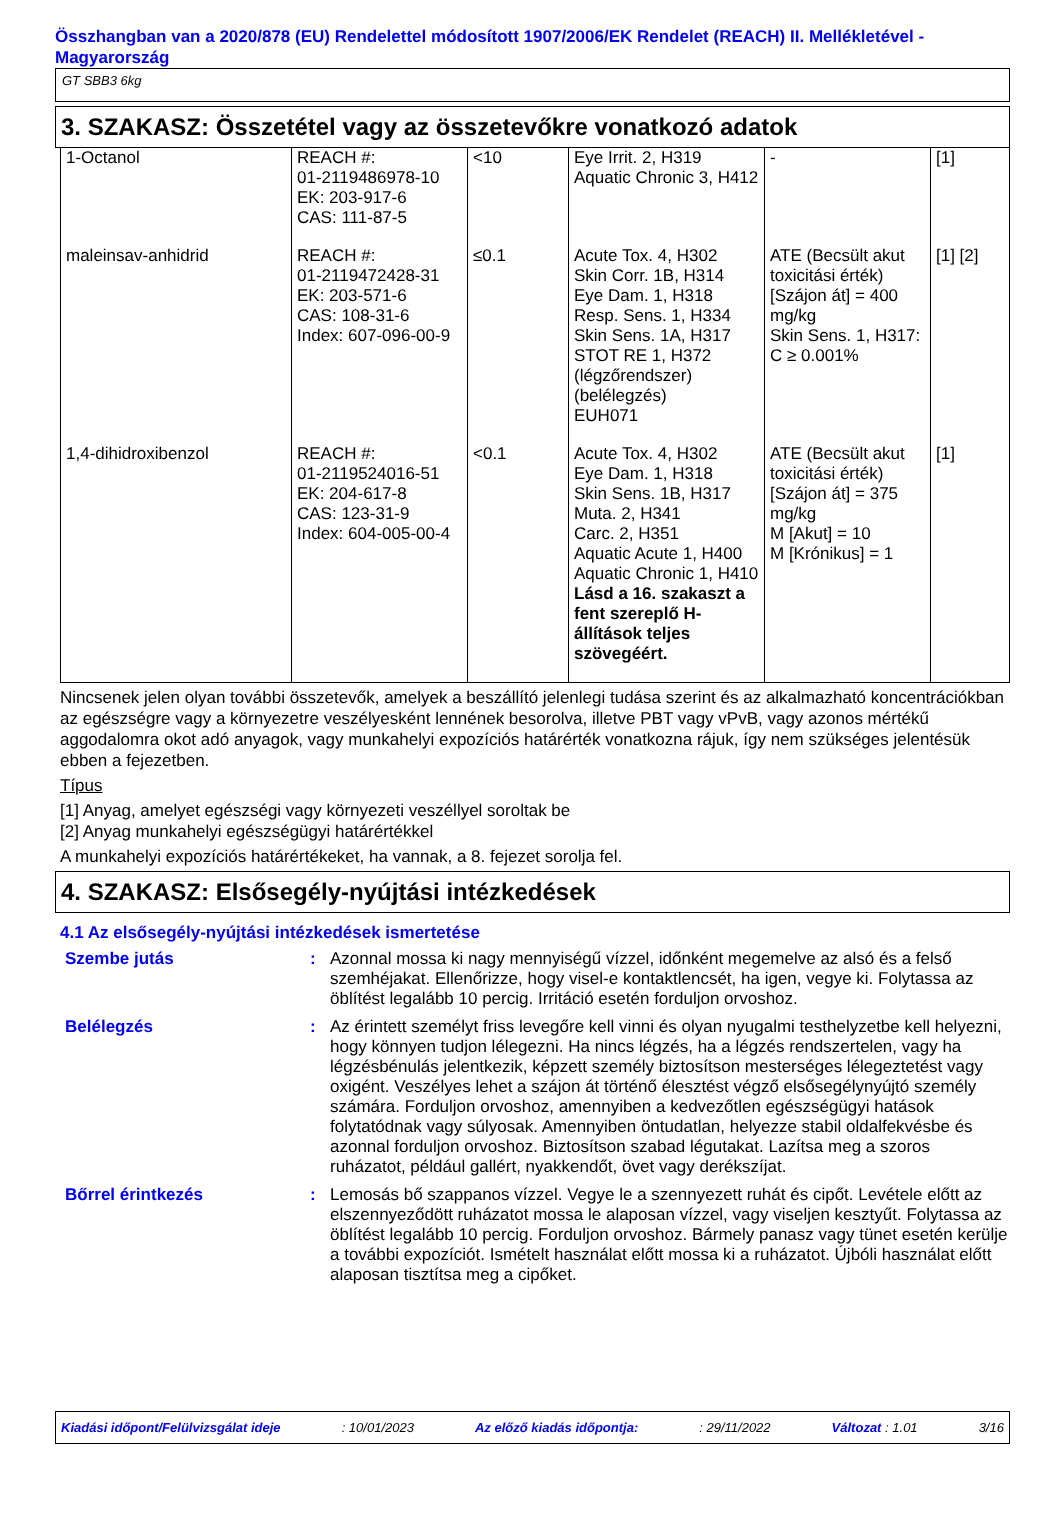Összhangban van a 2020/878 (EU) Rendelettel módosított 1907/2006/EK Rendelet (REACH) II. Mellékletével - Magyarország
GT SBB3 6kg
3. SZAKASZ: Összetétel vagy az összetevőkre vonatkozó adatok
| 1-Octanol | REACH #: 01-2119486978-10 EK: 203-917-6 CAS: 111-87-5 | <10 | Eye Irrit. 2, H319 Aquatic Chronic 3, H412 | - | [1] |
| maleinsav-anhidrid | REACH #: 01-2119472428-31 EK: 203-571-6 CAS: 108-31-6 Index: 607-096-00-9 | ≤0.1 | Acute Tox. 4, H302 Skin Corr. 1B, H314 Eye Dam. 1, H318 Resp. Sens. 1, H334 Skin Sens. 1A, H317 STOT RE 1, H372 (légzőrendszer) (belélegzés) EUH071 | ATE (Becsült akut toxicitási érték) [Szájon át] = 400 mg/kg Skin Sens. 1, H317: C ≥ 0.001% | [1] [2] |
| 1,4-dihidroxibenzol | REACH #: 01-2119524016-51 EK: 204-617-8 CAS: 123-31-9 Index: 604-005-00-4 | <0.1 | Acute Tox. 4, H302 Eye Dam. 1, H318 Skin Sens. 1B, H317 Muta. 2, H341 Carc. 2, H351 Aquatic Acute 1, H400 Aquatic Chronic 1, H410 Lásd a 16. szakaszt a fent szereplő H-állítások teljes szövegéért. | ATE (Becsült akut toxicitási érték) [Szájon át] = 375 mg/kg M [Akut] = 10 M [Krónikus] = 1 | [1] |
Nincsenek jelen olyan további összetevők, amelyek a beszállító jelenlegi tudása szerint és az alkalmazható koncentrációkban az egészségre vagy a környezetre veszélyesként lennének besorolva, illetve PBT vagy vPvB, vagy azonos mértékű aggodalomra okot adó anyagok, vagy munkahelyi expozíciós határérték vonatkozna rájuk, így nem szükséges jelentésük ebben a fejezetben.
Típus
[1] Anyag, amelyet egészségi vagy környezeti veszéllyel soroltak be
[2] Anyag munkahelyi egészségügyi határértékkel
A munkahelyi expozíciós határértékeket, ha vannak, a 8. fejezet sorolja fel.
4. SZAKASZ: Elsősegély-nyújtási intézkedések
4.1 Az elsősegély-nyújtási intézkedések ismertetése
| Szembe jutás | : | Azonnal mossa ki nagy mennyiségű vízzel, időnként megemelve az alsó és a felső szemhéjakat. Ellenőrizze, hogy visel-e kontaktlencsét, ha igen, vegye ki. Folytassa az öblítést legalább 10 percig. Irritáció esetén forduljon orvoshoz. |
| Belélegzés | : | Az érintett személyt friss levegőre kell vinni és olyan nyugalmi testhelyzetbe kell helyezni, hogy könnyen tudjon lélegezni. Ha nincs légzés, ha a légzés rendszertelen, vagy ha légzésbénulás jelentkezik, képzett személy biztosítson mesterséges lélegeztetést vagy oxigént. Veszélyes lehet a szájon át történő élesztést végző elsősegélynyújtó személy számára. Forduljon orvoshoz, amennyiben a kedvezőtlen egészségügyi hatások folytatódnak vagy súlyosak. Amennyiben öntudatlan, helyezze stabil oldalfekvésbe és azonnal forduljon orvoshoz. Biztosítson szabad légutakat. Lazítsa meg a szoros ruházatot, például gallért, nyakkendőt, övet vagy derékszíjat. |
| Bőrrel érintkezés | : | Lemosás bő szappanos vízzel. Vegye le a szennyezett ruhát és cipőt. Levétele előtt az elszennyeződött ruházatot mossa le alaposan vízzel, vagy viseljen kesztyűt. Folytassa az öblítést legalább 10 percig. Forduljon orvoshoz. Bármely panasz vagy tünet esetén kerülje a további expozíciót. Ismételt használat előtt mossa ki a ruházatot. Újbóli használat előtt alaposan tisztítsa meg a cipőket. |
Kiadási időpont/Felülvizsgálat ideje: 10/01/2023 Az előző kiadás időpontja:: 29/11/2022 Változat : 1.01 3/16